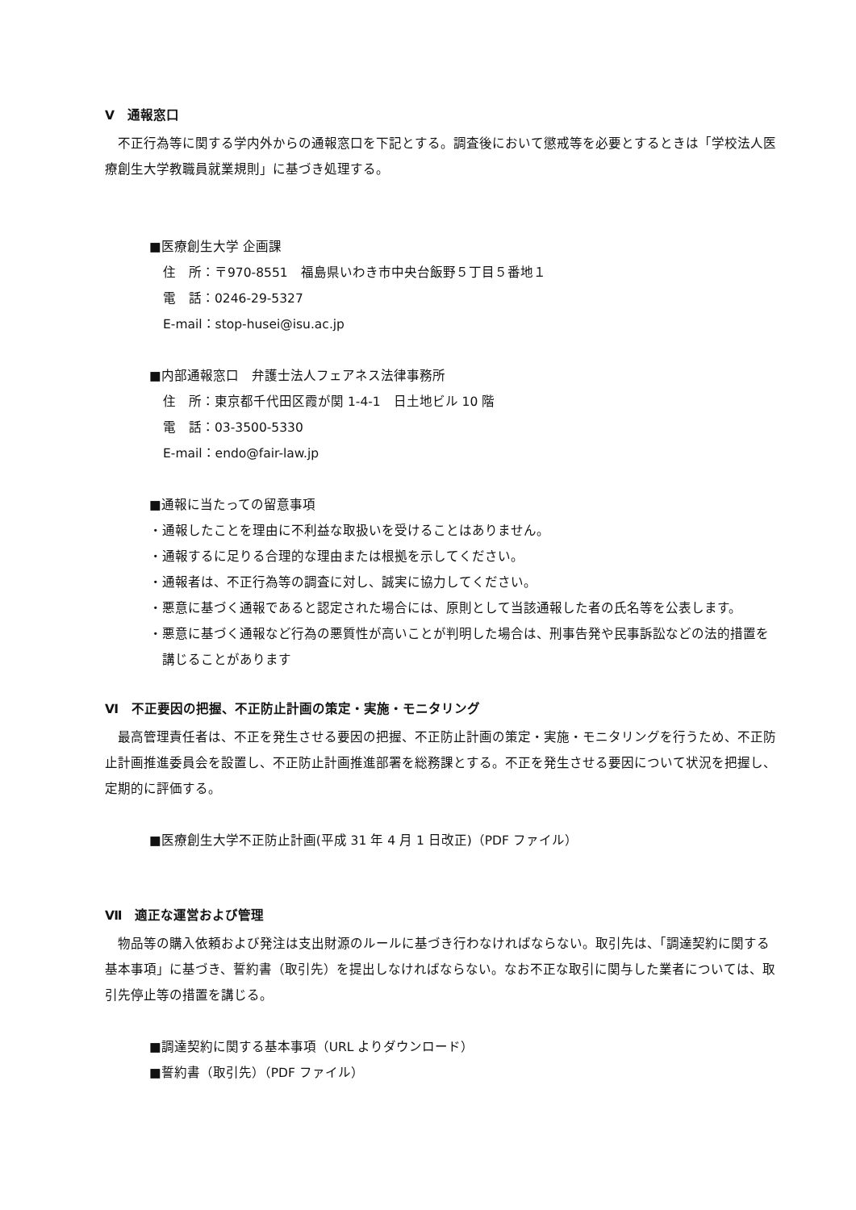Ⅴ　通報窓口
不正行為等に関する学内外からの通報窓口を下記とする。調査後において懲戒等を必要とするときは「学校法人医療創生大学教職員就業規則」に基づき処理する。
■医療創生大学 企画課
住　所：〒970-8551　福島県いわき市中央台飯野５丁目５番地１
電　話：0246-29-5327
E-mail：stop-husei@isu.ac.jp
■内部通報窓口　弁護士法人フェアネス法律事務所
住　所：東京都千代田区霞が関 1-4-1　日土地ビル 10 階
電　話：03-3500-5330
E-mail：endo@fair-law.jp
■通報に当たっての留意事項
・通報したことを理由に不利益な取扱いを受けることはありません。
・通報するに足りる合理的な理由または根拠を示してください。
・通報者は、不正行為等の調査に対し、誠実に協力してください。
・悪意に基づく通報であると認定された場合には、原則として当該通報した者の氏名等を公表します。
・悪意に基づく通報など行為の悪質性が高いことが判明した場合は、刑事告発や民事訴訟などの法的措置を講じることがあります
Ⅵ　不正要因の把握、不正防止計画の策定・実施・モニタリング
最高管理責任者は、不正を発生させる要因の把握、不正防止計画の策定・実施・モニタリングを行うため、不正防止計画推進委員会を設置し、不正防止計画推進部署を総務課とする。不正を発生させる要因について状況を把握し、定期的に評価する。
■医療創生大学不正防止計画(平成 31 年 4 月 1 日改正)（PDF ファイル）
Ⅶ　適正な運営および管理
物品等の購入依頼および発注は支出財源のルールに基づき行わなければならない。取引先は、「調達契約に関する基本事項」に基づき、誓約書（取引先）を提出しなければならない。なお不正な取引に関与した業者については、取引先停止等の措置を講じる。
■調達契約に関する基本事項（URL よりダウンロード）
■誓約書（取引先）（PDF ファイル）